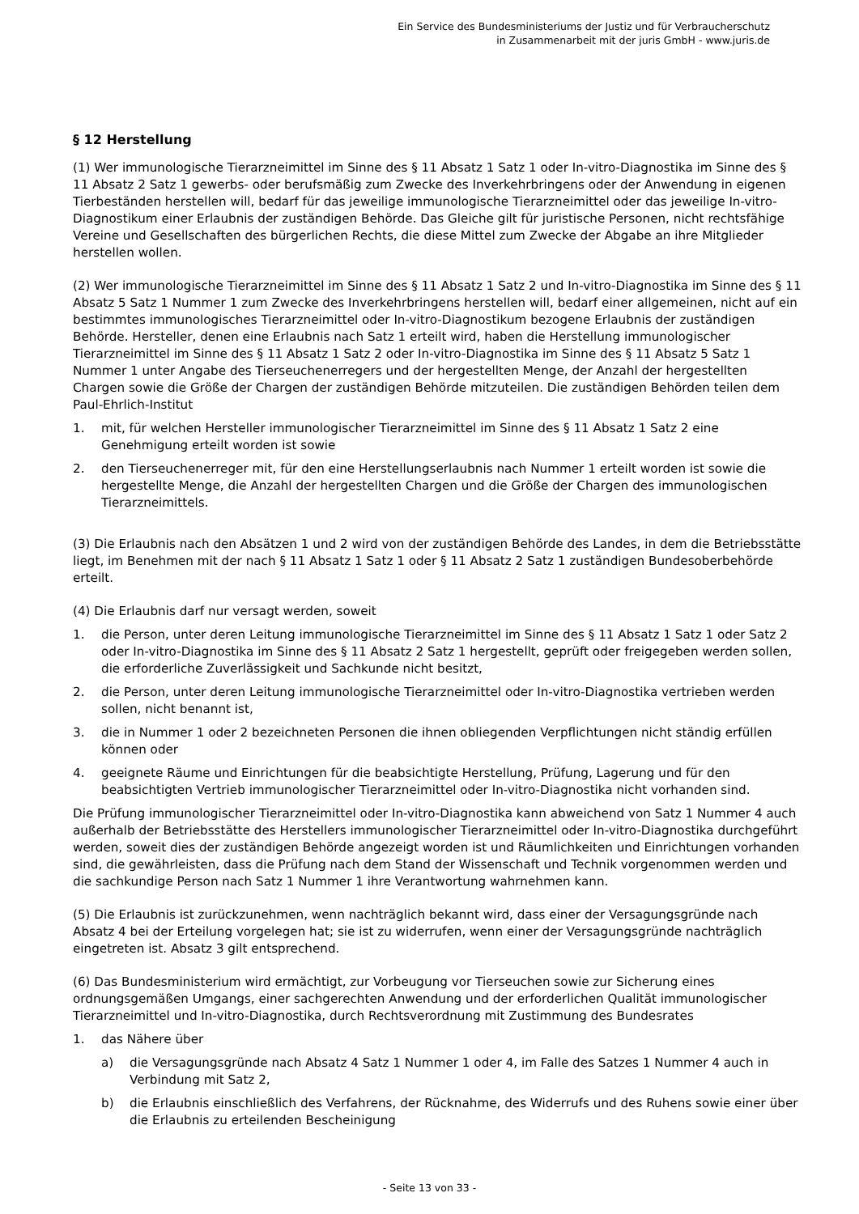Ein Service des Bundesministeriums der Justiz und für Verbraucherschutz
in Zusammenarbeit mit der juris GmbH - www.juris.de
§ 12 Herstellung
(1) Wer immunologische Tierarzneimittel im Sinne des § 11 Absatz 1 Satz 1 oder In-vitro-Diagnostika im Sinne des § 11 Absatz 2 Satz 1 gewerbs- oder berufsmäßig zum Zwecke des Inverkehrbringens oder der Anwendung in eigenen Tierbeständen herstellen will, bedarf für das jeweilige immunologische Tierarzneimittel oder das jeweilige In-vitro-Diagnostikum einer Erlaubnis der zuständigen Behörde. Das Gleiche gilt für juristische Personen, nicht rechtsfähige Vereine und Gesellschaften des bürgerlichen Rechts, die diese Mittel zum Zwecke der Abgabe an ihre Mitglieder herstellen wollen.
(2) Wer immunologische Tierarzneimittel im Sinne des § 11 Absatz 1 Satz 2 und In-vitro-Diagnostika im Sinne des § 11 Absatz 5 Satz 1 Nummer 1 zum Zwecke des Inverkehrbringens herstellen will, bedarf einer allgemeinen, nicht auf ein bestimmtes immunologisches Tierarzneimittel oder In-vitro-Diagnostikum bezogene Erlaubnis der zuständigen Behörde. Hersteller, denen eine Erlaubnis nach Satz 1 erteilt wird, haben die Herstellung immunologischer Tierarzneimittel im Sinne des § 11 Absatz 1 Satz 2 oder In-vitro-Diagnostika im Sinne des § 11 Absatz 5 Satz 1 Nummer 1 unter Angabe des Tierseuchenerregers und der hergestellten Menge, der Anzahl der hergestellten Chargen sowie die Größe der Chargen der zuständigen Behörde mitzuteilen. Die zuständigen Behörden teilen dem Paul-Ehrlich-Institut
1. mit, für welchen Hersteller immunologischer Tierarzneimittel im Sinne des § 11 Absatz 1 Satz 2 eine Genehmigung erteilt worden ist sowie
2. den Tierseuchenerreger mit, für den eine Herstellungserlaubnis nach Nummer 1 erteilt worden ist sowie die hergestellte Menge, die Anzahl der hergestellten Chargen und die Größe der Chargen des immunologischen Tierarzneimittels.
(3) Die Erlaubnis nach den Absätzen 1 und 2 wird von der zuständigen Behörde des Landes, in dem die Betriebsstätte liegt, im Benehmen mit der nach § 11 Absatz 1 Satz 1 oder § 11 Absatz 2 Satz 1 zuständigen Bundesoberbehörde erteilt.
(4) Die Erlaubnis darf nur versagt werden, soweit
1. die Person, unter deren Leitung immunologische Tierarzneimittel im Sinne des § 11 Absatz 1 Satz 1 oder Satz 2 oder In-vitro-Diagnostika im Sinne des § 11 Absatz 2 Satz 1 hergestellt, geprüft oder freigegeben werden sollen, die erforderliche Zuverlässigkeit und Sachkunde nicht besitzt,
2. die Person, unter deren Leitung immunologische Tierarzneimittel oder In-vitro-Diagnostika vertrieben werden sollen, nicht benannt ist,
3. die in Nummer 1 oder 2 bezeichneten Personen die ihnen obliegenden Verpflichtungen nicht ständig erfüllen können oder
4. geeignete Räume und Einrichtungen für die beabsichtigte Herstellung, Prüfung, Lagerung und für den beabsichtigten Vertrieb immunologischer Tierarzneimittel oder In-vitro-Diagnostika nicht vorhanden sind.
Die Prüfung immunologischer Tierarzneimittel oder In-vitro-Diagnostika kann abweichend von Satz 1 Nummer 4 auch außerhalb der Betriebsstätte des Herstellers immunologischer Tierarzneimittel oder In-vitro-Diagnostika durchgeführt werden, soweit dies der zuständigen Behörde angezeigt worden ist und Räumlichkeiten und Einrichtungen vorhanden sind, die gewährleisten, dass die Prüfung nach dem Stand der Wissenschaft und Technik vorgenommen werden und die sachkundige Person nach Satz 1 Nummer 1 ihre Verantwortung wahrnehmen kann.
(5) Die Erlaubnis ist zurückzunehmen, wenn nachträglich bekannt wird, dass einer der Versagungsgründe nach Absatz 4 bei der Erteilung vorgelegen hat; sie ist zu widerrufen, wenn einer der Versagungsgründe nachträglich eingetreten ist. Absatz 3 gilt entsprechend.
(6) Das Bundesministerium wird ermächtigt, zur Vorbeugung vor Tierseuchen sowie zur Sicherung eines ordnungsgemäßen Umgangs, einer sachgerechten Anwendung und der erforderlichen Qualität immunologischer Tierarzneimittel und In-vitro-Diagnostika, durch Rechtsverordnung mit Zustimmung des Bundesrates
1. das Nähere über
a) die Versagungsgründe nach Absatz 4 Satz 1 Nummer 1 oder 4, im Falle des Satzes 1 Nummer 4 auch in Verbindung mit Satz 2,
b) die Erlaubnis einschließlich des Verfahrens, der Rücknahme, des Widerrufs und des Ruhens sowie einer über die Erlaubnis zu erteilenden Bescheinigung
- Seite 13 von 33 -